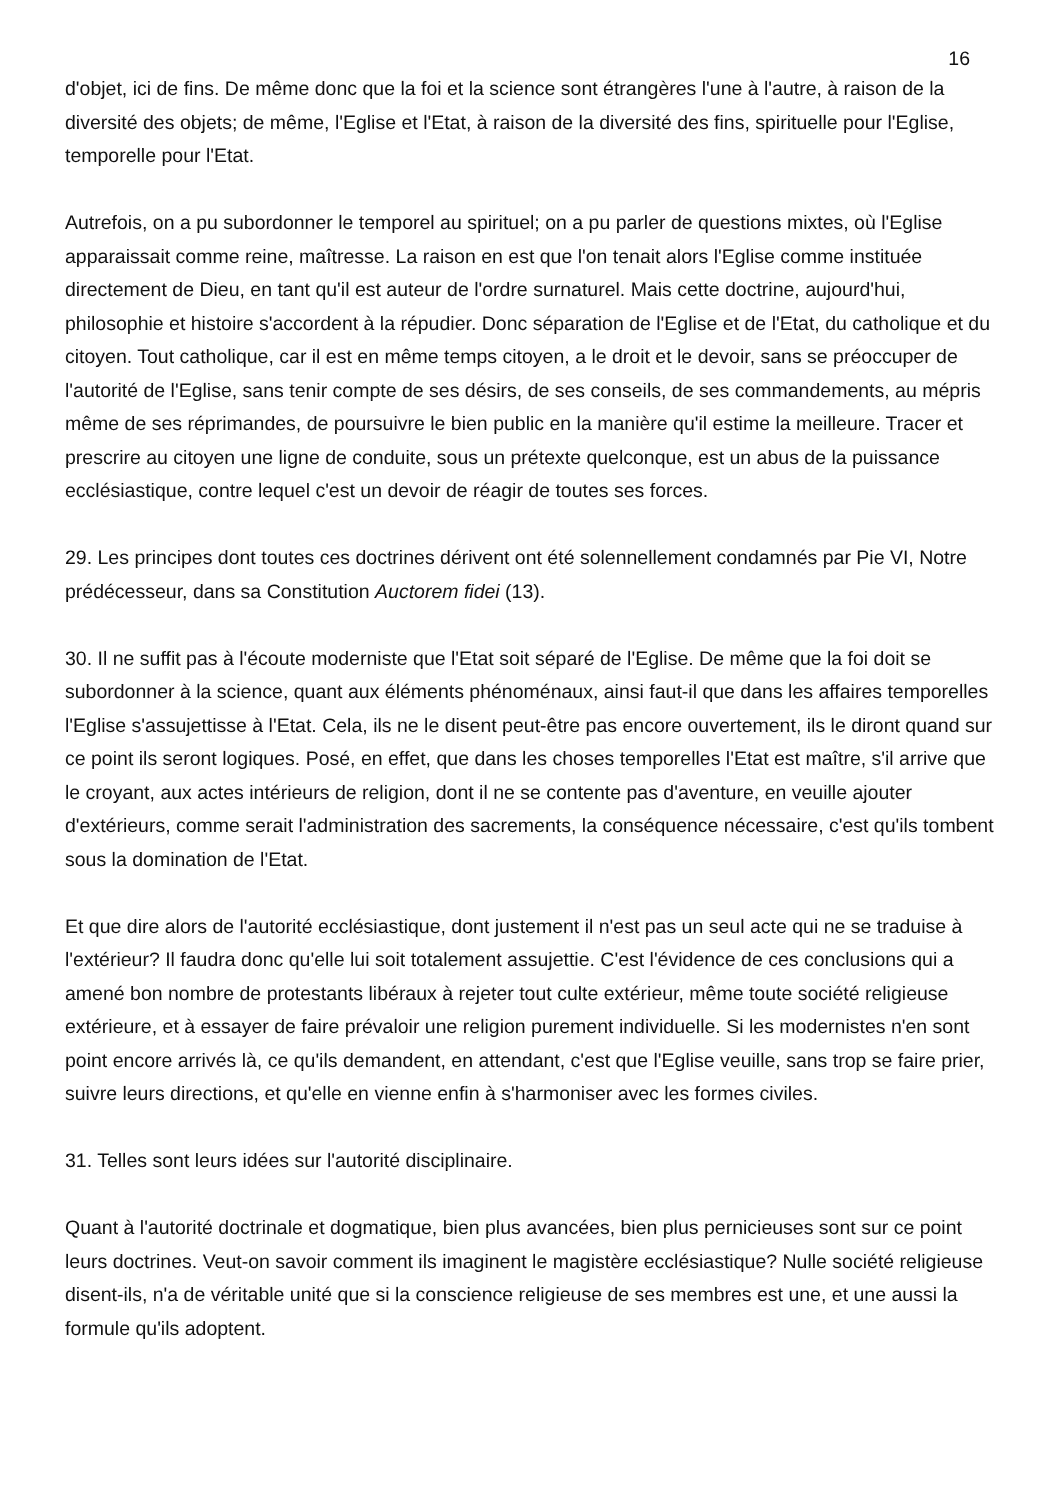16
d'objet, ici de fins. De même donc que la foi et la science sont étrangères l'une à l'autre, à raison de la diversité des objets; de même, l'Eglise et l'Etat, à raison de la diversité des fins, spirituelle pour l'Eglise, temporelle pour l'Etat.
Autrefois, on a pu subordonner le temporel au spirituel; on a pu parler de questions mixtes, où l'Eglise apparaissait comme reine, maîtresse. La raison en est que l'on tenait alors l'Eglise comme instituée directement de Dieu, en tant qu'il est auteur de l'ordre surnaturel. Mais cette doctrine, aujourd'hui, philosophie et histoire s'accordent à la répudier. Donc séparation de l'Eglise et de l'Etat, du catholique et du citoyen. Tout catholique, car il est en même temps citoyen, a le droit et le devoir, sans se préoccuper de l'autorité de l'Eglise, sans tenir compte de ses désirs, de ses conseils, de ses commandements, au mépris même de ses réprimandes, de poursuivre le bien public en la manière qu'il estime la meilleure. Tracer et prescrire au citoyen une ligne de conduite, sous un prétexte quelconque, est un abus de la puissance ecclésiastique, contre lequel c'est un devoir de réagir de toutes ses forces.
29. Les principes dont toutes ces doctrines dérivent ont été solennellement condamnés par Pie VI, Notre prédécesseur, dans sa Constitution Auctorem fidei (13).
30. Il ne suffit pas à l'écoute moderniste que l'Etat soit séparé de l'Eglise. De même que la foi doit se subordonner à la science, quant aux éléments phénoménaux, ainsi faut-il que dans les affaires temporelles l'Eglise s'assujettisse à l'Etat. Cela, ils ne le disent peut-être pas encore ouvertement, ils le diront quand sur ce point ils seront logiques. Posé, en effet, que dans les choses temporelles l'Etat est maître, s'il arrive que le croyant, aux actes intérieurs de religion, dont il ne se contente pas d'aventure, en veuille ajouter d'extérieurs, comme serait l'administration des sacrements, la conséquence nécessaire, c'est qu'ils tombent sous la domination de l'Etat.
Et que dire alors de l'autorité ecclésiastique, dont justement il n'est pas un seul acte qui ne se traduise à l'extérieur? Il faudra donc qu'elle lui soit totalement assujettie. C'est l'évidence de ces conclusions qui a amené bon nombre de protestants libéraux à rejeter tout culte extérieur, même toute société religieuse extérieure, et à essayer de faire prévaloir une religion purement individuelle. Si les modernistes n'en sont point encore arrivés là, ce qu'ils demandent, en attendant, c'est que l'Eglise veuille, sans trop se faire prier, suivre leurs directions, et qu'elle en vienne enfin à s'harmoniser avec les formes civiles.
31. Telles sont leurs idées sur l'autorité disciplinaire.
Quant à l'autorité doctrinale et dogmatique, bien plus avancées, bien plus pernicieuses sont sur ce point leurs doctrines. Veut-on savoir comment ils imaginent le magistère ecclésiastique? Nulle société religieuse disent-ils, n'a de véritable unité que si la conscience religieuse de ses membres est une, et une aussi la formule qu'ils adoptent.